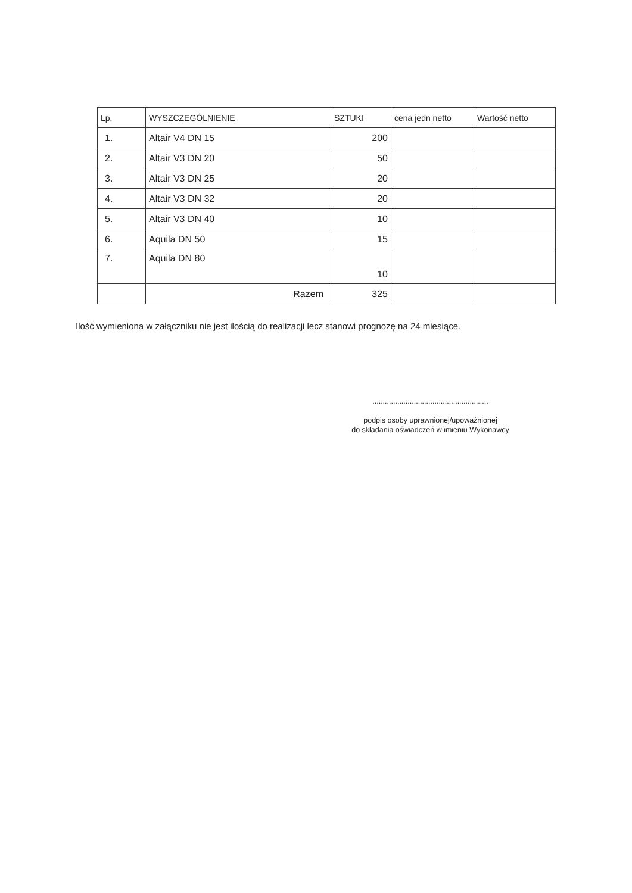| Lp. | WYSZCZEGÓLNIENIE | SZTUKI | cena jedn netto | Wartość netto |
| --- | --- | --- | --- | --- |
| 1. | Altair V4 DN 15 | 200 | | |
| 2. | Altair V3 DN 20 | 50 | | |
| 3. | Altair V3 DN 25 | 20 | | |
| 4. | Altair V3 DN 32 | 20 | | |
| 5. | Altair V3 DN 40 | 10 | | |
| 6. | Aquila DN 50 | 15 | | |
| 7. | Aquila DN 80 | 10 | | |
| | Razem | 325 | | |
Ilość wymieniona w załączniku nie jest ilością do realizacji lecz stanowi prognozę na 24 miesiące.
........................................................
podpis osoby uprawnionej/upoważnionej
do składania oświadczeń w imieniu Wykonawcy